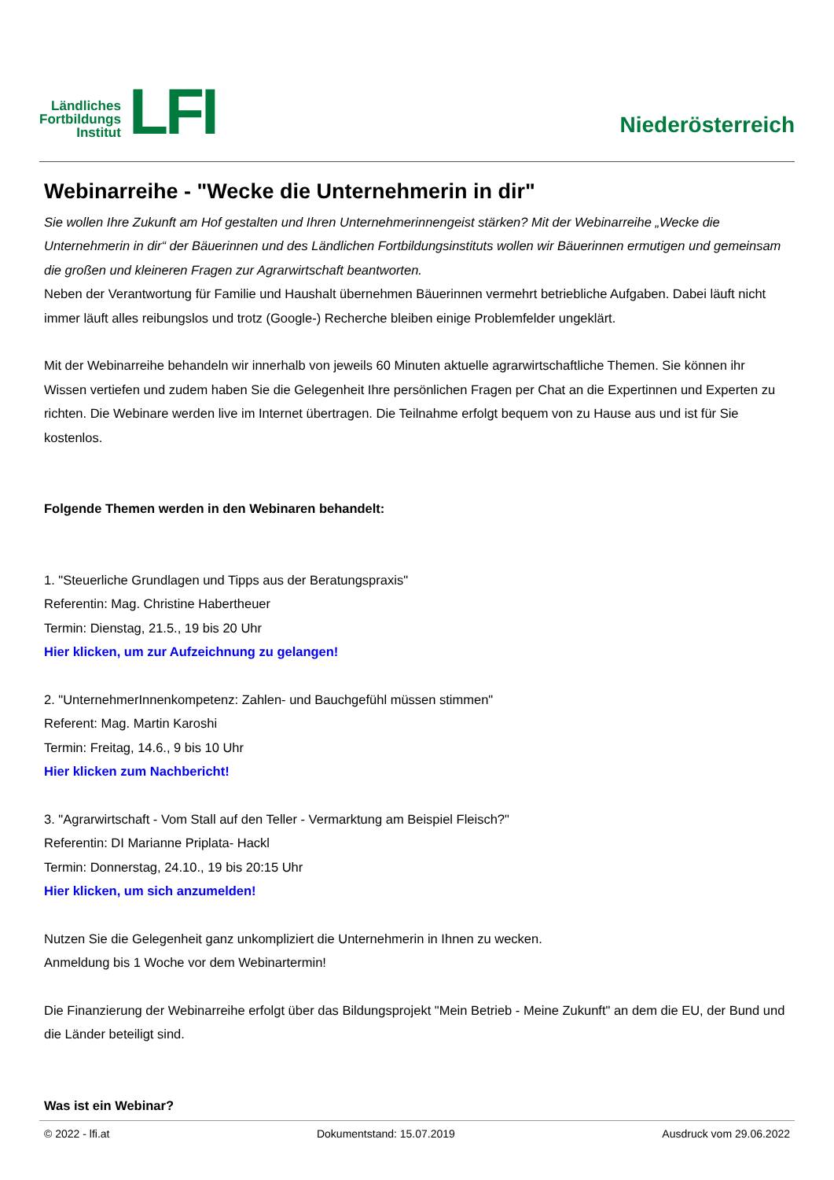Ländliches
Fortbildungs
Institut
LFI
Niederösterreich
Webinarreihe - "Wecke die Unternehmerin in dir"
Sie wollen Ihre Zukunft am Hof gestalten und Ihren Unternehmerinnengeist stärken? Mit der Webinarreihe „Wecke die Unternehmerin in dir“ der Bäuerinnen und des Ländlichen Fortbildungsinstituts wollen wir Bäuerinnen ermutigen und gemeinsam die großen und kleineren Fragen zur Agrarwirtschaft beantworten.
Neben der Verantwortung für Familie und Haushalt übernehmen Bäuerinnen vermehrt betriebliche Aufgaben. Dabei läuft nicht immer läuft alles reibungslos und trotz (Google-) Recherche bleiben einige Problemfelder ungeklärt.
Mit der Webinarreihe behandeln wir innerhalb von jeweils 60 Minuten aktuelle agrarwirtschaftliche Themen. Sie können ihr Wissen vertiefen und zudem haben Sie die Gelegenheit Ihre persönlichen Fragen per Chat an die Expertinnen und Experten zu richten. Die Webinare werden live im Internet übertragen. Die Teilnahme erfolgt bequem von zu Hause aus und ist für Sie kostenlos.
Folgende Themen werden in den Webinaren behandelt:
1. "Steuerliche Grundlagen und Tipps aus der Beratungspraxis"
Referentin: Mag. Christine Habertheuer
Termin: Dienstag, 21.5., 19 bis 20 Uhr
Hier klicken, um zur Aufzeichnung zu gelangen!
2. "UnternehmerInnenkompetenz: Zahlen- und Bauchgefühl müssen stimmen"
Referent: Mag. Martin Karoshi
Termin: Freitag, 14.6., 9 bis 10 Uhr
Hier klicken zum Nachbericht!
3. "Agrarwirtschaft - Vom Stall auf den Teller - Vermarktung am Beispiel Fleisch?"
Referentin: DI Marianne Priplata- Hackl
Termin: Donnerstag, 24.10., 19 bis 20:15 Uhr
Hier klicken, um sich anzumelden!
Nutzen Sie die Gelegenheit ganz unkompliziert die Unternehmerin in Ihnen zu wecken.
Anmeldung bis 1 Woche vor dem Webinartermin!
Die Finanzierung der Webinarreihe erfolgt über das Bildungsprojekt "Mein Betrieb - Meine Zukunft" an dem die EU, der Bund und die Länder beteiligt sind.
Was ist ein Webinar?
© 2022 - lfi.at Dokumentstand: 15.07.2019 Ausdruck vom 29.06.2022